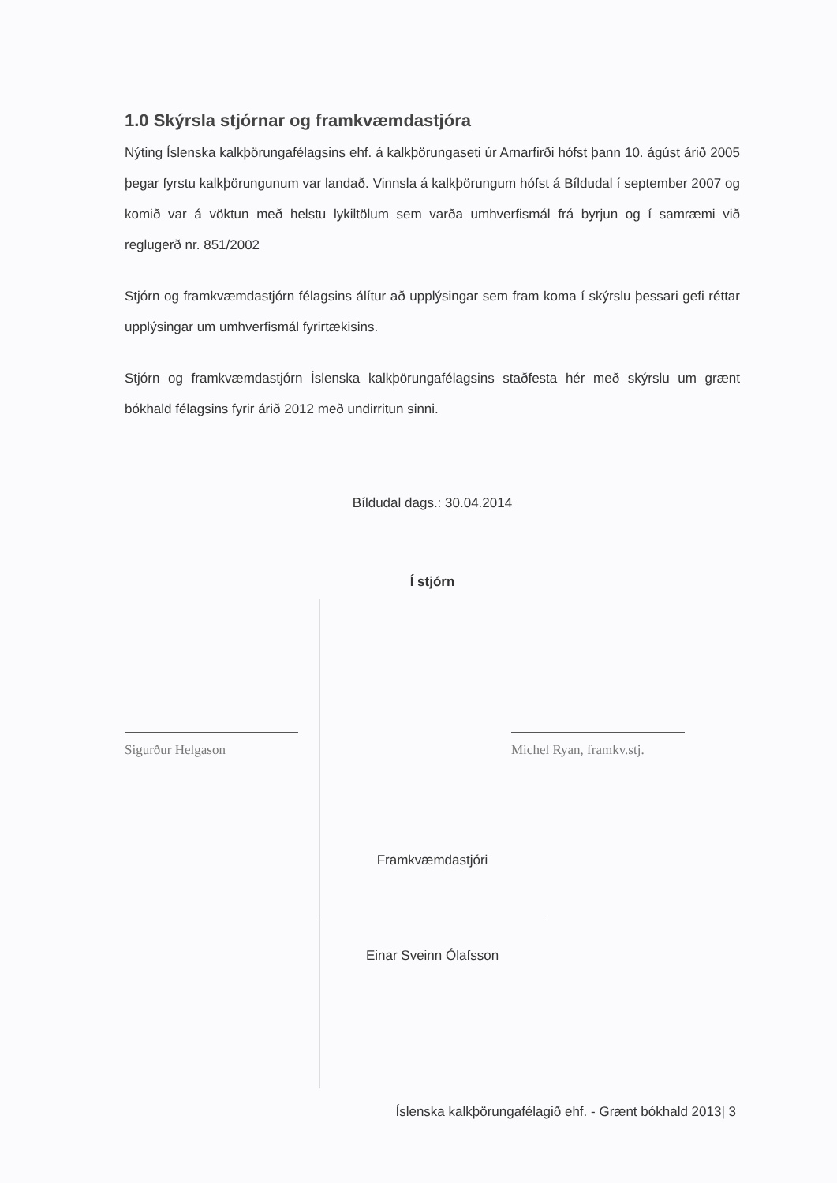1.0 Skýrsla stjórnar og framkvæmdastjóra
Nýting Íslenska kalkþörungafélagsins ehf. á kalkþörungaseti úr Arnarfirði hófst þann 10. ágúst árið 2005 þegar fyrstu kalkþörungunum var landað. Vinnsla á kalkþörungum hófst á Bíldudal í september 2007 og komið var á vöktun með helstu lykiltölum sem varða umhverfismál frá byrjun og í samræmi við reglugerð nr. 851/2002
Stjórn og framkvæmdastjórn félagsins álítur að upplýsingar sem fram koma í skýrslu þessari gefi réttar upplýsingar um umhverfismál fyrirtækisins.
Stjórn og framkvæmdastjórn Íslenska kalkþörungafélagsins staðfesta hér með skýrslu um grænt bókhald félagsins fyrir árið 2012 með undirritun sinni.
Bíldudal dags.: 30.04.2014
Í stjórn
Sigurður Helgason Michel Ryan, framkv.stj.
Framkvæmdastjóri
Einar Sveinn Ólafsson
Íslenska kalkþörungafélagið ehf. - Grænt bókhald 2013| 3